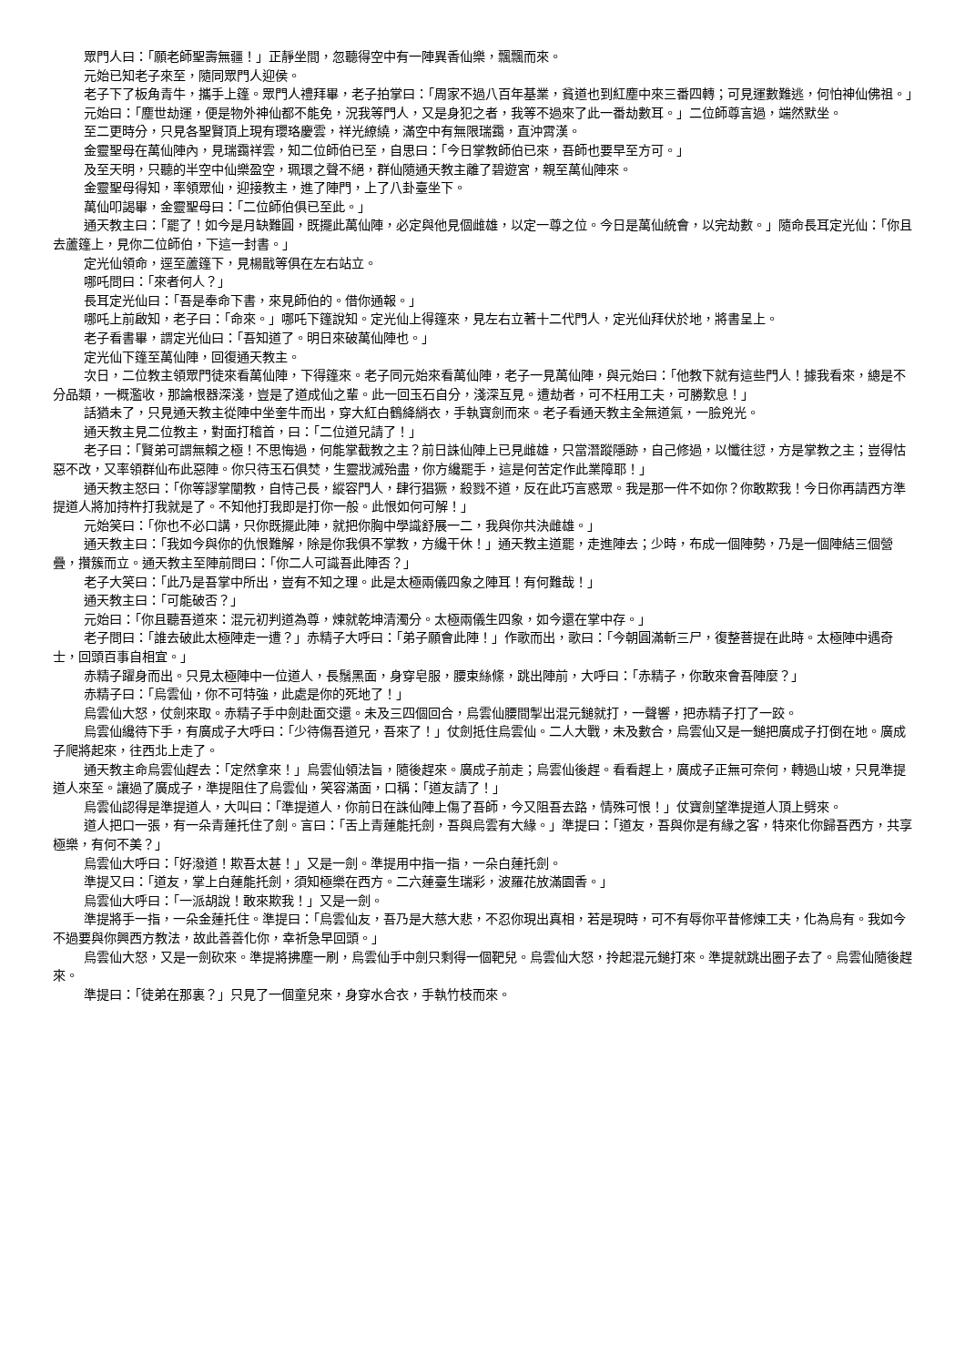眾門人曰：「願老師聖壽無疆！」正靜坐間，忽聽得空中有一陣異香仙樂，飄飄而來。
元始已知老子來至，隨同眾門人迎侯。
老子下了板角青牛，攜手上篷。眾門人禮拜畢，老子拍掌曰：「周家不過八百年基業，貧道也到紅塵中來三番四轉；可見運數難逃，何怕神仙佛祖。」
元始曰：「塵世劫運，便是物外神仙都不能免，況我等門人，又是身犯之者，我等不過來了此一番劫數耳。」二位師尊言過，端然默坐。
至二更時分，只見各聖賢頂上現有瓔珞慶雲，祥光繚繞，滿空中有無限瑞靄，直沖霄漢。
金靈聖母在萬仙陣內，見瑞靄祥雲，知二位師伯已至，自思曰：「今日掌教師伯已來，吾師也要早至方可。」
及至天明，只聽的半空中仙樂盈空，珮環之聲不絕，群仙隨通天教主離了碧遊宮，親至萬仙陣來。
金靈聖母得知，率領眾仙，迎接教主，進了陣門，上了八卦臺坐下。
萬仙叩謁畢，金靈聖母曰：「二位師伯俱已至此。」
通天教主曰：「罷了！如今是月缺難圓，既擺此萬仙陣，必定與他見個雌雄，以定一尊之位。今日是萬仙統會，以完劫數。」隨命長耳定光仙：「你且去蘆篷上，見你二位師伯，下這一封書。」
定光仙領命，逕至蘆篷下，見楊戩等俱在左右站立。
哪吒問曰：「來者何人？」
長耳定光仙曰：「吾是奉命下書，來見師伯的。借你通報。」
哪吒上前啟知，老子曰：「命來。」哪吒下篷說知。定光仙上得篷來，見左右立著十二代門人，定光仙拜伏於地，將書呈上。
老子看書畢，謂定光仙曰：「吾知道了。明日來破萬仙陣也。」
定光仙下篷至萬仙陣，回復通天教主。
次日，二位教主領眾門徒來看萬仙陣，下得篷來。老子同元始來看萬仙陣，老子一見萬仙陣，與元始曰：「他教下就有這些門人！據我看來，總是不分品類，一概濫收，那論根器深淺，豈是了道成仙之輩。此一回玉石自分，淺深互見。遭劫者，可不枉用工夫，可勝歎息！」
話猶未了，只見通天教主從陣中坐奎牛而出，穿大紅白鶴絳綃衣，手執寶劍而來。老子看通天教主全無道氣，一臉兇光。
通天教主見二位教主，對面打稽首，曰：「二位道兄請了！」
老子曰：「賢弟可謂無賴之極！不思悔過，何能掌截教之主？前日誅仙陣上已見雌雄，只當潛蹤隱跡，自己修過，以懺往愆，方是掌教之主；豈得怙惡不改，又率領群仙布此惡陣。你只待玉石俱焚，生靈戕滅殆盡，你方纔罷手，這是何苦定作此業障耶！」
通天教主怒曰：「你等謬掌闡教，自恃己長，縱容門人，肆行猖獗，殺戮不道，反在此巧言惑眾。我是那一件不如你？你敢欺我！今日你再請西方準提道人將加持杵打我就是了。不知他打我即是打你一般。此恨如何可解！」
元始笑曰：「你也不必口講，只你既擺此陣，就把你胸中學識舒展一二，我與你共決雌雄。」
通天教主曰：「我如今與你的仇恨難解，除是你我俱不掌教，方纔干休！」通天教主道罷，走進陣去；少時，布成一個陣勢，乃是一個陣結三個營疊，攢簇而立。通天教主至陣前問曰：「你二人可識吾此陣否？」
老子大笑曰：「此乃是吾掌中所出，豈有不知之理。此是太極兩儀四象之陣耳！有何難哉！」
通天教主曰：「可能破否？」
元始曰：「你且聽吾道來：混元初判道為尊，煉就乾坤清濁分。太極兩儀生四象，如今還在掌中存。」
老子問曰：「誰去破此太極陣走一遭？」赤精子大呼曰：「弟子願會此陣！」作歌而出，歌曰：「今朝圓滿斬三尸，復整菩提在此時。太極陣中遇奇士，回頭百事自相宜。」
赤精子躍身而出。只見太極陣中一位道人，長鬚黑面，身穿皂服，腰束絲絛，跳出陣前，大呼曰：「赤精子，你敢來會吾陣麼？」
赤精子曰：「烏雲仙，你不可特強，此處是你的死地了！」
烏雲仙大怒，仗劍來取。赤精子手中劍赴面交還。未及三四個回合，烏雲仙腰間掣出混元鎚就打，一聲響，把赤精子打了一跤。
烏雲仙纔待下手，有廣成子大呼曰：「少待傷吾道兄，吾來了！」仗劍抵住烏雲仙。二人大戰，未及數合，烏雲仙又是一鎚把廣成子打倒在地。廣成子爬將起來，往西北上走了。
通天教主命烏雲仙趕去：「定然拿來！」烏雲仙領法旨，隨後趕來。廣成子前走；烏雲仙後趕。看看趕上，廣成子正無可奈何，轉過山坡，只見準提道人來至。讓過了廣成子，準提阻住了烏雲仙，笑容滿面，口稱：「道友請了！」
烏雲仙認得是準提道人，大叫曰：「準提道人，你前日在誅仙陣上傷了吾師，今又阻吾去路，情殊可恨！」仗寶劍望準提道人頂上劈來。
道人把口一張，有一朵青蓮托住了劍。言曰：「舌上青蓮能托劍，吾與烏雲有大緣。」準提曰：「道友，吾與你是有緣之客，特來化你歸吾西方，共享極樂，有何不美？」
烏雲仙大呼曰：「好潑道！欺吾太甚！」又是一劍。準提用中指一指，一朵白蓮托劍。
準提又曰：「道友，掌上白蓮能托劍，須知極樂在西方。二六蓮臺生瑞彩，波羅花放滿園香。」
烏雲仙大呼曰：「一派胡說！敢來欺我！」又是一劍。
準提將手一指，一朵金蓮托住。準提曰：「烏雲仙友，吾乃是大慈大悲，不忍你現出真相，若是現時，可不有辱你平昔修煉工夫，化為烏有。我如今不過要與你興西方教法，故此善善化你，幸祈急早回頭。」
烏雲仙大怒，又是一劍砍來。準提將拂塵一刷，烏雲仙手中劍只剩得一個靶兒。烏雲仙大怒，拎起混元鎚打來。準提就跳出圈子去了。烏雲仙隨後趕來。
準提曰：「徒弟在那裏？」只見了一個童兒來，身穿水合衣，手執竹枝而來。